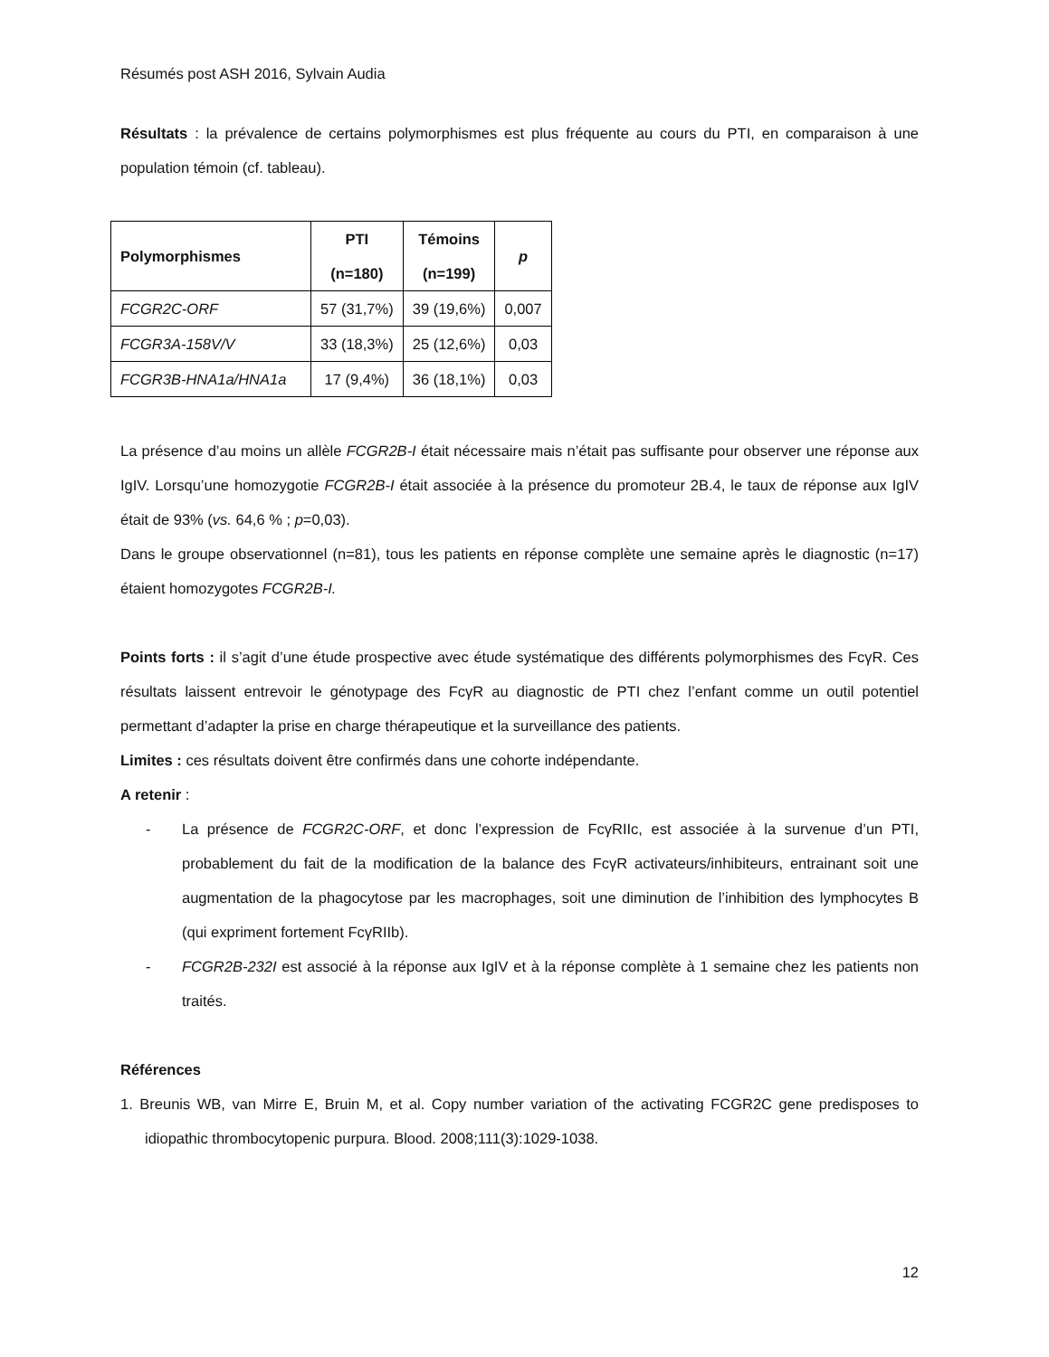Résumés post ASH 2016, Sylvain Audia
Résultats : la prévalence de certains polymorphismes est plus fréquente au cours du PTI, en comparaison à une population témoin (cf. tableau).
| Polymorphismes | PTI (n=180) | Témoins (n=199) | p |
| --- | --- | --- | --- |
| FCGR2C-ORF | 57 (31,7%) | 39 (19,6%) | 0,007 |
| FCGR3A-158V/V | 33 (18,3%) | 25 (12,6%) | 0,03 |
| FCGR3B-HNA1a/HNA1a | 17 (9,4%) | 36 (18,1%) | 0,03 |
La présence d’au moins un allèle FCGR2B-I était nécessaire mais n’était pas suffisante pour observer une réponse aux IgIV. Lorsqu’une homozygotie FCGR2B-I était associée à la présence du promoteur 2B.4, le taux de réponse aux IgIV était de 93% (vs. 64,6 % ; p=0,03).
Dans le groupe observationnel (n=81), tous les patients en réponse complète une semaine après le diagnostic (n=17) étaient homozygotes FCGR2B-I.
Points forts : il s’agit d’une étude prospective avec étude systématique des différents polymorphismes des FcγR. Ces résultats laissent entrevoir le génotypage des FcγR au diagnostic de PTI chez l’enfant comme un outil potentiel permettant d’adapter la prise en charge thérapeutique et la surveillance des patients.
Limites : ces résultats doivent être confirmés dans une cohorte indépendante.
A retenir :
- La présence de FCGR2C-ORF, et donc l’expression de FcγRIIc, est associée à la survenue d’un PTI, probablement du fait de la modification de la balance des FcγR activateurs/inhibiteurs, entrainant soit une augmentation de la phagocytose par les macrophages, soit une diminution de l’inhibition des lymphocytes B (qui expriment fortement FcγRIIb).
- FCGR2B-232I est associé à la réponse aux IgIV et à la réponse complète à 1 semaine chez les patients non traités.
Références
1. Breunis WB, van Mirre E, Bruin M, et al. Copy number variation of the activating FCGR2C gene predisposes to idiopathic thrombocytopenic purpura. Blood. 2008;111(3):1029-1038.
12